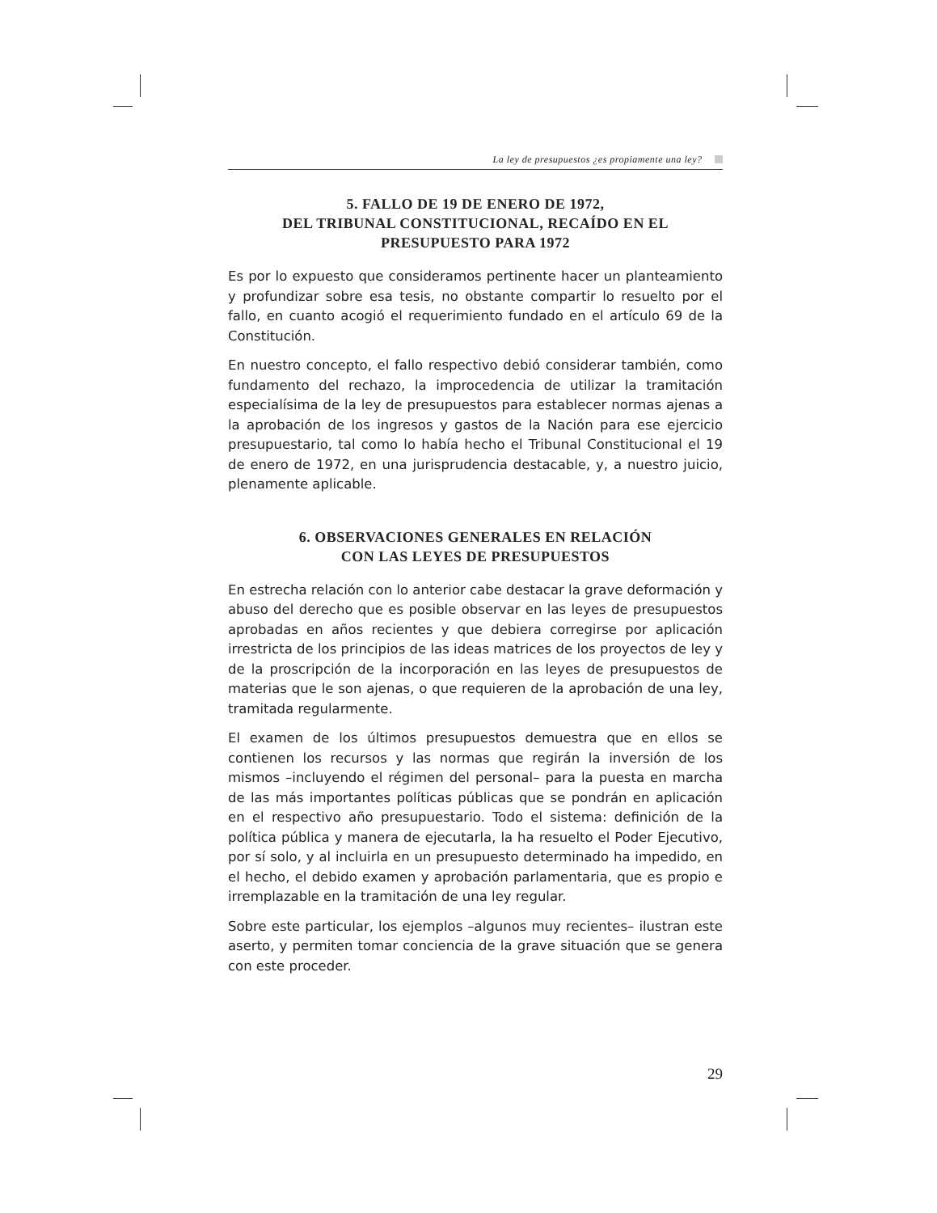La ley de presupuestos ¿es propiamente una ley?
5. FALLO DE 19 DE ENERO DE 1972,
DEL TRIBUNAL CONSTITUCIONAL, RECAÍDO EN EL
PRESUPUESTO PARA 1972
Es por lo expuesto que consideramos pertinente hacer un planteamiento y profundizar sobre esa tesis, no obstante compartir lo resuelto por el fallo, en cuanto acogió el requerimiento fundado en el artículo 69 de la Constitución.
En nuestro concepto, el fallo respectivo debió considerar también, como fundamento del rechazo, la improcedencia de utilizar la tramitación especialísima de la ley de presupuestos para establecer normas ajenas a la aprobación de los ingresos y gastos de la Nación para ese ejercicio presupuestario, tal como lo había hecho el Tribunal Constitucional el 19 de enero de 1972, en una jurisprudencia destacable, y, a nuestro juicio, plenamente aplicable.
6. OBSERVACIONES GENERALES EN RELACIÓN
CON LAS LEYES DE PRESUPUESTOS
En estrecha relación con lo anterior cabe destacar la grave deformación y abuso del derecho que es posible observar en las leyes de presupuestos aprobadas en años recientes y que debiera corregirse por aplicación irrestricta de los principios de las ideas matrices de los proyectos de ley y de la proscripción de la incorporación en las leyes de presupuestos de materias que le son ajenas, o que requieren de la aprobación de una ley, tramitada regularmente.
El examen de los últimos presupuestos demuestra que en ellos se contienen los recursos y las normas que regirán la inversión de los mismos –incluyendo el régimen del personal– para la puesta en marcha de las más importantes políticas públicas que se pondrán en aplicación en el respectivo año presupuestario. Todo el sistema: definición de la política pública y manera de ejecutarla, la ha resuelto el Poder Ejecutivo, por sí solo, y al incluirla en un presupuesto determinado ha impedido, en el hecho, el debido examen y aprobación parlamentaria, que es propio e irremplazable en la tramitación de una ley regular.
Sobre este particular, los ejemplos –algunos muy recientes– ilustran este aserto, y permiten tomar conciencia de la grave situación que se genera con este proceder.
29